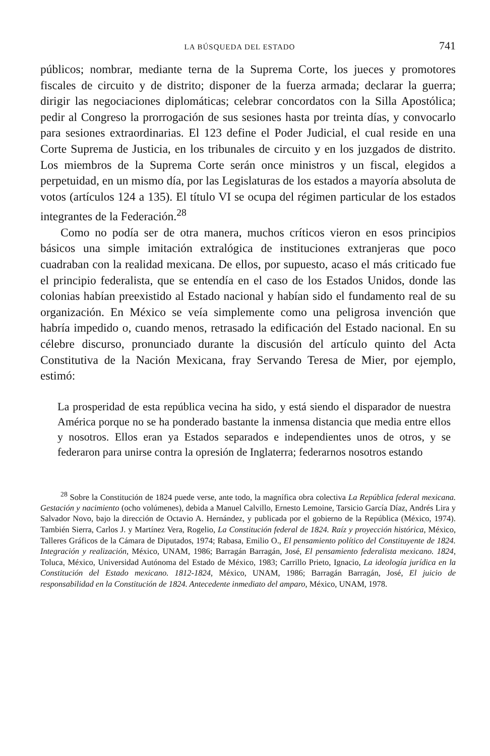LA BÚSQUEDA DEL ESTADO 741
públicos; nombrar, mediante terna de la Suprema Corte, los jueces y promotores fiscales de circuito y de distrito; disponer de la fuerza armada; declarar la guerra; dirigir las negociaciones diplomáticas; celebrar concordatos con la Silla Apostólica; pedir al Congreso la prorrogación de sus sesiones hasta por treinta días, y convocarlo para sesiones extraordinarias. El 123 define el Poder Judicial, el cual reside en una Corte Suprema de Justicia, en los tribunales de circuito y en los juzgados de distrito. Los miembros de la Suprema Corte serán once ministros y un fiscal, elegidos a perpetuidad, en un mismo día, por las Legislaturas de los estados a mayoría absoluta de votos (artículos 124 a 135). El título VI se ocupa del régimen particular de los estados integrantes de la Federación.<sup>28</sup>
Como no podía ser de otra manera, muchos críticos vieron en esos principios básicos una simple imitación extralógica de instituciones extranjeras que poco cuadraban con la realidad mexicana. De ellos, por supuesto, acaso el más criticado fue el principio federalista, que se entendía en el caso de los Estados Unidos, donde las colonias habían preexistido al Estado nacional y habían sido el fundamento real de su organización. En México se veía simplemente como una peligrosa invención que habría impedido o, cuando menos, retrasado la edificación del Estado nacional. En su célebre discurso, pronunciado durante la discusión del artículo quinto del Acta Constitutiva de la Nación Mexicana, fray Servando Teresa de Mier, por ejemplo, estimó:
La prosperidad de esta república vecina ha sido, y está siendo el disparador de nuestra América porque no se ha ponderado bastante la inmensa distancia que media entre ellos y nosotros. Ellos eran ya Estados separados e independientes unos de otros, y se federaron para unirse contra la opresión de Inglaterra; federarnos nosotros estando
<sup>28</sup> Sobre la Constitución de 1824 puede verse, ante todo, la magnífica obra colectiva La República federal mexicana. Gestación y nacimiento (ocho volúmenes), debida a Manuel Calvillo, Ernesto Lemoine, Tarsicio García Díaz, Andrés Lira y Salvador Novo, bajo la dirección de Octavio A. Hernández, y publicada por el gobierno de la República (México, 1974). También Sierra, Carlos J. y Martínez Vera, Rogelio, La Constitución federal de 1824. Raíz y proyección histórica, México, Talleres Gráficos de la Cámara de Diputados, 1974; Rabasa, Emilio O., El pensamiento político del Constituyente de 1824. Integración y realización, México, UNAM, 1986; Barragán Barragán, José, El pensamiento federalista mexicano. 1824, Toluca, México, Universidad Autónoma del Estado de México, 1983; Carrillo Prieto, Ignacio, La ideología jurídica en la Constitución del Estado mexicano. 1812-1824, México, UNAM, 1986; Barragán Barragán, José, El juicio de responsabilidad en la Constitución de 1824. Antecedente inmediato del amparo, México, UNAM, 1978.